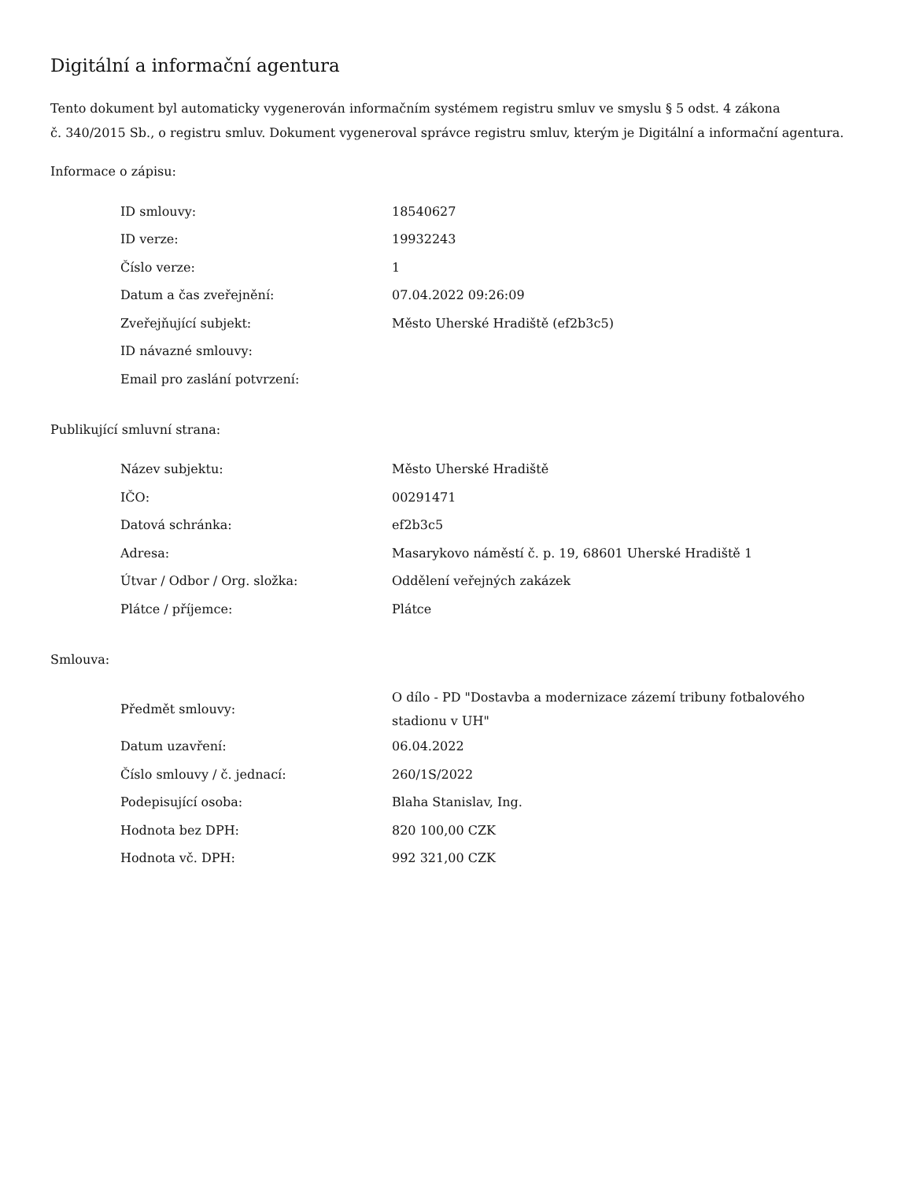Digitální a informační agentura
Tento dokument byl automaticky vygenerován informačním systémem registru smluv ve smyslu § 5 odst. 4 zákona
č. 340/2015 Sb., o registru smluv. Dokument vygeneroval správce registru smluv, kterým je Digitální a informační agentura.
Informace o zápisu:
| ID smlouvy: | 18540627 |
| ID verze: | 19932243 |
| Číslo verze: | 1 |
| Datum a čas zveřejnění: | 07.04.2022 09:26:09 |
| Zveřejňující subjekt: | Město Uherské Hradiště (ef2b3c5) |
| ID návazné smlouvy: | |
| Email pro zaslání potvrzení: | |
Publikující smluvní strana:
| Název subjektu: | Město Uherské Hradiště |
| IČO: | 00291471 |
| Datová schránka: | ef2b3c5 |
| Adresa: | Masarykovo náměstí č. p. 19, 68601 Uherské Hradiště 1 |
| Útvar / Odbor / Org. složka: | Oddělení veřejných zakázek |
| Plátce / příjemce: | Plátce |
Smlouva:
| Předmět smlouvy: | O dílo - PD "Dostavba a modernizace zázemí tribuny fotbalového stadionu v UH" |
| Datum uzavření: | 06.04.2022 |
| Číslo smlouvy / č. jednací: | 260/1S/2022 |
| Podepisující osoba: | Blaha Stanislav, Ing. |
| Hodnota bez DPH: | 820 100,00 CZK |
| Hodnota vč. DPH: | 992 321,00 CZK |